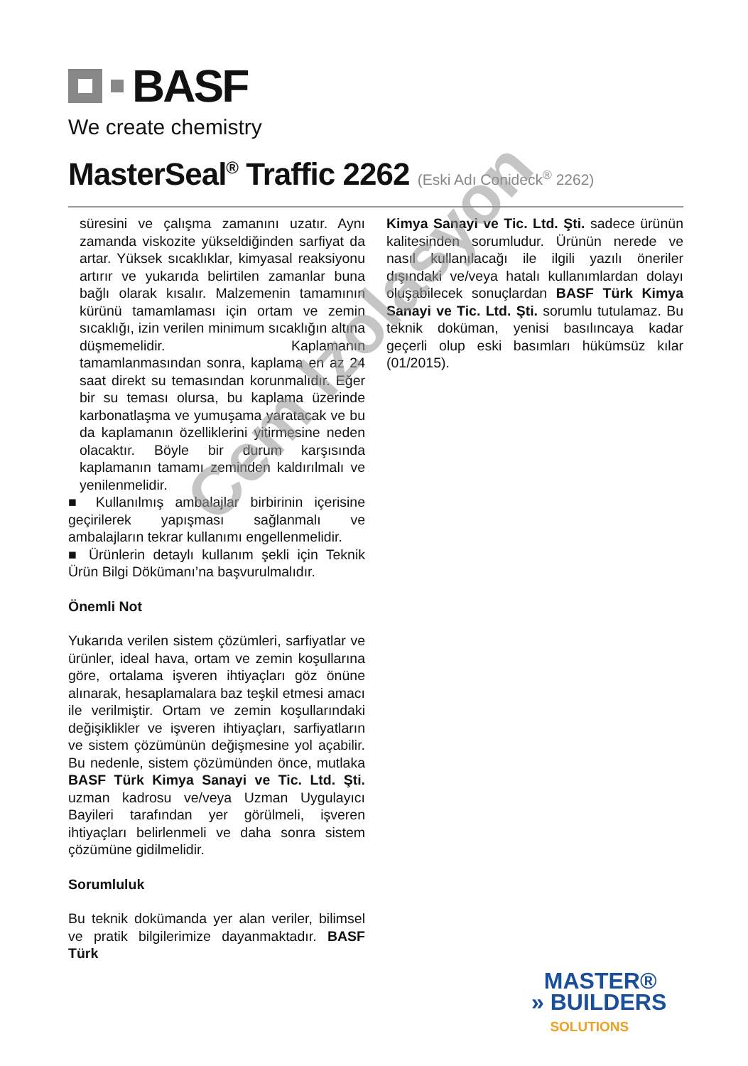BASF
We create chemistry
MasterSeal<sup>®</sup> Traffic 2262 (Eski Adı Conideck<sup>®</sup> 2262)
süresini ve çalışma zamanını uzatır. Aynı zamanda viskozite yükseldiğinden sarfiyat da artar. Yüksek sıcaklıklar, kimyasal reaksiyonu artırır ve yukarıda belirtilen zamanlar buna bağlı olarak kısalır. Malzemenin tamamının kürünü tamamlaması için ortam ve zemin sıcaklığı, izin verilen minimum sıcaklığın altına düşmemelidir. Kaplamanın tamamlanmasından sonra, kaplama en az 24 saat direkt su temasından korunmalıdır. Eğer bir su teması olursa, bu kaplama üzerinde karbonatlaşma ve yumuşama yaratacak ve bu da kaplamanın özelliklerini yitirmesine neden olacaktır. Böyle bir durum karşısında kaplamanın tamamı zeminden kaldırılmalı ve yenilenmelidir.
■ Kullanılmış ambalajlar birbirinin içerisine geçirilerek yapışması sağlanmalı ve ambalajların tekrar kullanımı engellenmelidir.
■ Ürünlerin detaylı kullanım şekli için Teknik Ürün Bilgi Dökümanı’na başvurulmalıdır.
Önemli Not
Yukarıda verilen sistem çözümleri, sarfiyatlar ve ürünler, ideal hava, ortam ve zemin koşullarına göre, ortalama işveren ihtiyaçları göz önüne alınarak, hesaplamalara baz teşkil etmesi amacı ile verilmiştir. Ortam ve zemin koşullarındaki değişiklikler ve işveren ihtiyaçları, sarfiyatların ve sistem çözümünün değişmesine yol açabilir. Bu nedenle, sistem çözümünden önce, mutlaka BASF Türk Kimya Sanayi ve Tic. Ltd. Şti. uzman kadrosu ve/veya Uzman Uygulayıcı Bayileri tarafından yer görülmeli, işveren ihtiyaçları belirlenmeli ve daha sonra sistem çözümüne gidilmelidir.
Sorumluluk
Bu teknik dokümanda yer alan veriler, bilimsel ve pratik bilgilerimize dayanmaktadır. BASF Türk
Kimya Sanayi ve Tic. Ltd. Şti. sadece ürünün kalitesinden sorumludur. Ürünün nerede ve nasıl kullanılacağı ile ilgili yazılı öneriler dışındaki ve/veya hatalı kullanımlardan dolayı oluşabilecek sonuçlardan BASF Türk Kimya Sanayi ve Tic. Ltd. Şti. sorumlu tutulamaz. Bu teknik doküman, yenisi basılıncaya kadar geçerli olup eski basımları hükümsüz kılar (01/2015).
Cem Izolasyon
MASTER®
» BUILDERS
SOLUTIONS